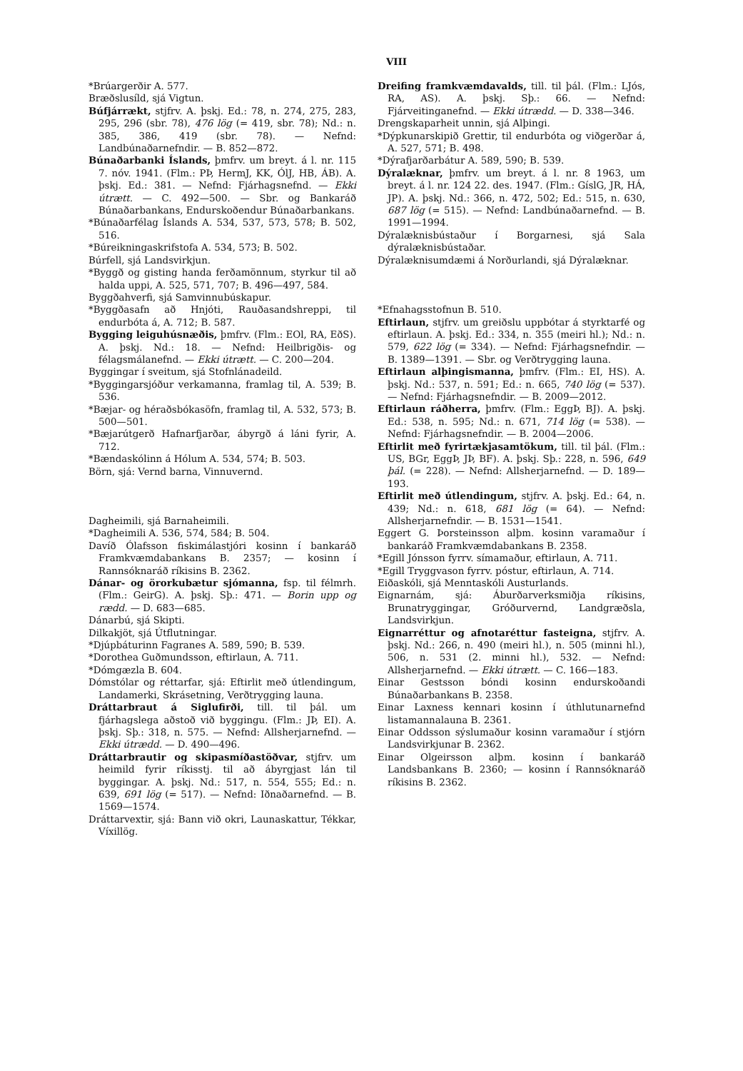VIII
*Brúargerðir A. 577.
Bræðslusíld, sjá Vigtun.
Búfjárrækt, stjfrv. A. þskj. Ed.: 78, n. 274, 275, 283, 295, 296 (sbr. 78), 476 lög (= 419, sbr. 78); Nd.: n. 385, 386, 419 (sbr. 78). — Nefnd: Landbúnaðarnefndir. — B. 852—872.
Búnaðarbanki Íslands, þmfrv. um breyt. á l. nr. 115 7. nóv. 1941. (Flm.: PÞ, HermJ, KK, ÓlJ, HB, ÁB). A. þskj. Ed.: 381. — Nefnd: Fjárhagsnefnd. — Ekki útrætt. — C. 492—500. — Sbr. og Bankaráð Búnaðarbankans, Endurskoðendur Búnaðarbankans.
*Búnaðarfélag Íslands A. 534, 537, 573, 578; B. 502, 516.
*Búreikningaskrifstofa A. 534, 573; B. 502.
Búrfell, sjá Landsvirkjun.
*Byggð og gisting handa ferðamönnum, styrkur til að halda uppi, A. 525, 571, 707; B. 496—497, 584.
Byggðahverfi, sjá Samvinnubúskapur.
*Byggðasafn að Hnjóti, Rauðasandshreppi, til endurbóta á, A. 712; B. 587.
Bygging leiguhúsnæðis, þmfrv. (Flm.: EOl, RA, EðS). A. þskj. Nd.: 18. — Nefnd: Heilbrigðis- og félagsmálanefnd. — Ekki útrætt. — C. 200—204.
Byggingar í sveitum, sjá Stofnlánadeild.
*Byggingarsjóður verkamanna, framlag til, A. 539; B. 536.
*Bæjar- og héraðsbókasöfn, framlag til, A. 532, 573; B. 500—501.
*Bæjarútgerð Hafnarfjarðar, ábyrgð á láni fyrir, A. 712.
*Bændaskólinn á Hólum A. 534, 574; B. 503.
Börn, sjá: Vernd barna, Vinnuvernd.
Dagheimili, sjá Barnaheimili.
*Dagheimili A. 536, 574, 584; B. 504.
Davíð Ólafsson fiskimálastjóri kosinn í bankaráð Framkvæmdabankans B. 2357; — kosinn í Rannsóknaráð ríkisins B. 2362.
Dánar- og örorkubætur sjómanna, fsp. til félmrh. (Flm.: GeirG). A. þskj. Sþ.: 471. — Borin upp og rædd. — D. 683—685.
Dánarbú, sjá Skipti.
Dilkakjöt, sjá Útflutningar.
*Djúpbáturinn Fagranes A. 589, 590; B. 539.
*Dorothea Guðmundsson, eftirlaun, A. 711.
*Dómgæzla B. 604.
Dómstólar og réttarfar, sjá: Eftirlit með útlendingum, Landamerki, Skrásetning, Verðtrygging launa.
Dráttarbraut á Siglufirði, till. til þál. um fjárhagslega aðstoð við byggingu. (Flm.: JÞ, EI). A. þskj. Sþ.: 318, n. 575. — Nefnd: Allsherjarnefnd. — Ekki útrædd. — D. 490—496.
Dráttarbrautir og skipasmíðastöðvar, stjfrv. um heimild fyrir ríkisstj. til að ábyrgjast lán til byggingar. A. þskj. Nd.: 517, n. 554, 555; Ed.: n. 639, 691 lög (= 517). — Nefnd: Iðnaðarnefnd. — B. 1569—1574.
Dráttarvextir, sjá: Bann við okri, Launaskattur, Tékkar, Víxillög.
Dreifing framkvæmdavalds, till. til þál. (Flm.: LJós, RA, AS). A. þskj. Sþ.: 66. — Nefnd: Fjárveitinganefnd. — Ekki útrædd. — D. 338—346.
Drengskaparheit unnin, sjá Alþingi.
*Dýpkunarskipið Grettir, til endurbóta og viðgerðar á, A. 527, 571; B. 498.
*Dýrafjarðarbátur A. 589, 590; B. 539.
Dýralæknar, þmfrv. um breyt. á l. nr. 8 1963, um breyt. á l. nr. 124 22. des. 1947. (Flm.: GíslG, JR, HÁ, JP). A. þskj. Nd.: 366, n. 472, 502; Ed.: 515, n. 630, 687 lög (= 515). — Nefnd: Landbúnaðarnefnd. — B. 1991—1994.
Dýralæknisbústaður í Borgarnesi, sjá Sala dýralæknisbústaðar.
Dýralæknisumdæmi á Norðurlandi, sjá Dýralæknar.
*Efnahagsstofnun B. 510.
Eftirlaun, stjfrv. um greiðslu uppbótar á styrktarfé og eftirlaun. A. þskj. Ed.: 334, n. 355 (meiri hl.); Nd.: n. 579, 622 lög (= 334). — Nefnd: Fjárhagsnefndir. — B. 1389—1391. — Sbr. og Verðtrygging launa.
Eftirlaun alþingismanna, þmfrv. (Flm.: EI, HS). A. þskj. Nd.: 537, n. 591; Ed.: n. 665, 740 lög (= 537). — Nefnd: Fjárhagsnefndir. — B. 2009—2012.
Eftirlaun ráðherra, þmfrv. (Flm.: EggÞ, BJ). A. þskj. Ed.: 538, n. 595; Nd.: n. 671, 714 lög (= 538). — Nefnd: Fjárhagsnefndir. — B. 2004—2006.
Eftirlit með fyrirtækjasamtökum, till. til þál. (Flm.: US, BGr, EggÞ, JÞ, BF). A. þskj. Sþ.: 228, n. 596, 649 þál. (= 228). — Nefnd: Allsherjarnefnd. — D. 189—193.
Eftirlit með útlendingum, stjfrv. A. þskj. Ed.: 64, n. 439; Nd.: n. 618, 681 lög (= 64). — Nefnd: Allsherjarnefndir. — B. 1531—1541.
Eggert G. Þorsteinsson alþm. kosinn varamaður í bankaráð Framkvæmdabankans B. 2358.
*Egill Jónsson fyrrv. símamaður, eftirlaun, A. 711.
*Egill Tryggvason fyrrv. póstur, eftirlaun, A. 714.
Eiðaskóli, sjá Menntaskóli Austurlands.
Eignarnám, sjá: Áburðarverksmiðja ríkisins, Brunatryggingar, Gróðurvernd, Landgræðsla, Landsvirkjun.
Eignarréttur og afnotaréttur fasteigna, stjfrv. A. þskj. Nd.: 266, n. 490 (meiri hl.), n. 505 (minni hl.), 506, n. 531 (2. minni hl.), 532. — Nefnd: Allsherjarnefnd. — Ekki útrætt. — C. 166—183.
Einar Gestsson bóndi kosinn endurskoðandi Búnaðarbankans B. 2358.
Einar Laxness kennari kosinn í úthlutunarnefnd listamannalauna B. 2361.
Einar Oddsson sýslumaður kosinn varamaður í stjórn Landsvirkjunar B. 2362.
Einar Olgeirsson alþm. kosinn í bankaráð Landsbankans B. 2360; — kosinn í Rannsóknaráð ríkisins B. 2362.